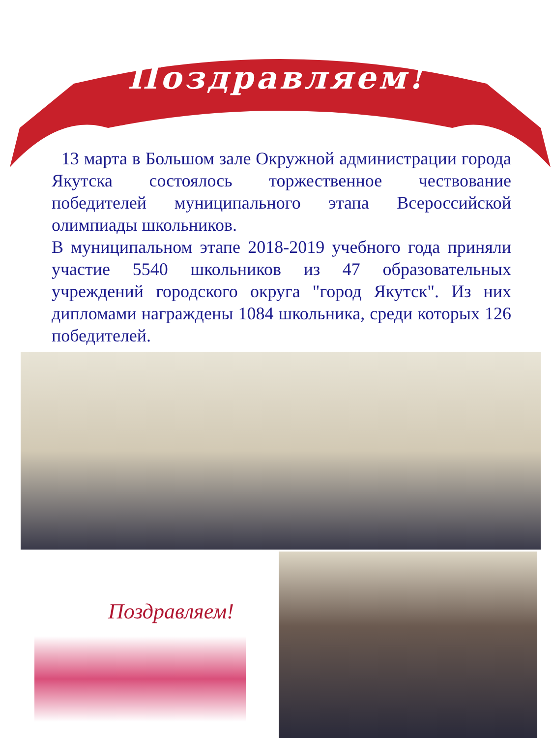Поздравляем!
13 марта в Большом зале Окружной администрации города Якутска состоялось торжественное чествование победителей муниципального этапа Всероссийской олимпиады школьников.
В муниципальном этапе 2018-2019 учебного года приняли участие 5540 школьников из 47 образовательных учреждений городского округа "город Якутск". Из них дипломами награждены 1084 школьника, среди которых 126 победителей.
Поздравляем!